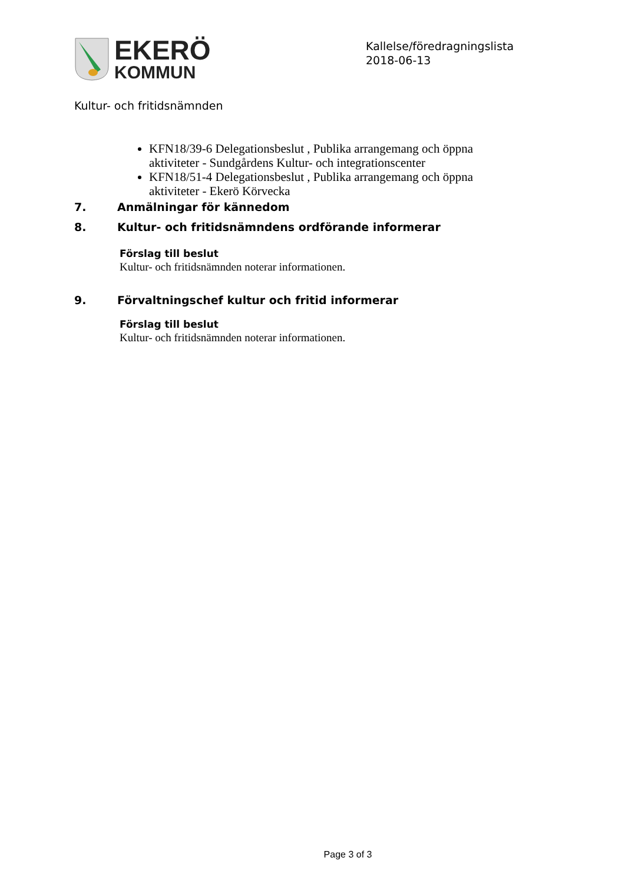EKERÖ
KOMMUN
Kallelse/föredragningslista
2018-06-13
Kultur- och fritidsnämnden
KFN18/39-6 Delegationsbeslut , Publika arrangemang och öppna aktiviteter - Sundgårdens Kultur- och integrationscenter
KFN18/51-4 Delegationsbeslut , Publika arrangemang och öppna aktiviteter - Ekerö Körvecka
7. Anmälningar för kännedom
8. Kultur- och fritidsnämndens ordförande informerar
Förslag till beslut
Kultur- och fritidsnämnden noterar informationen.
9. Förvaltningschef kultur och fritid informerar
Förslag till beslut
Kultur- och fritidsnämnden noterar informationen.
Page 3 of 3